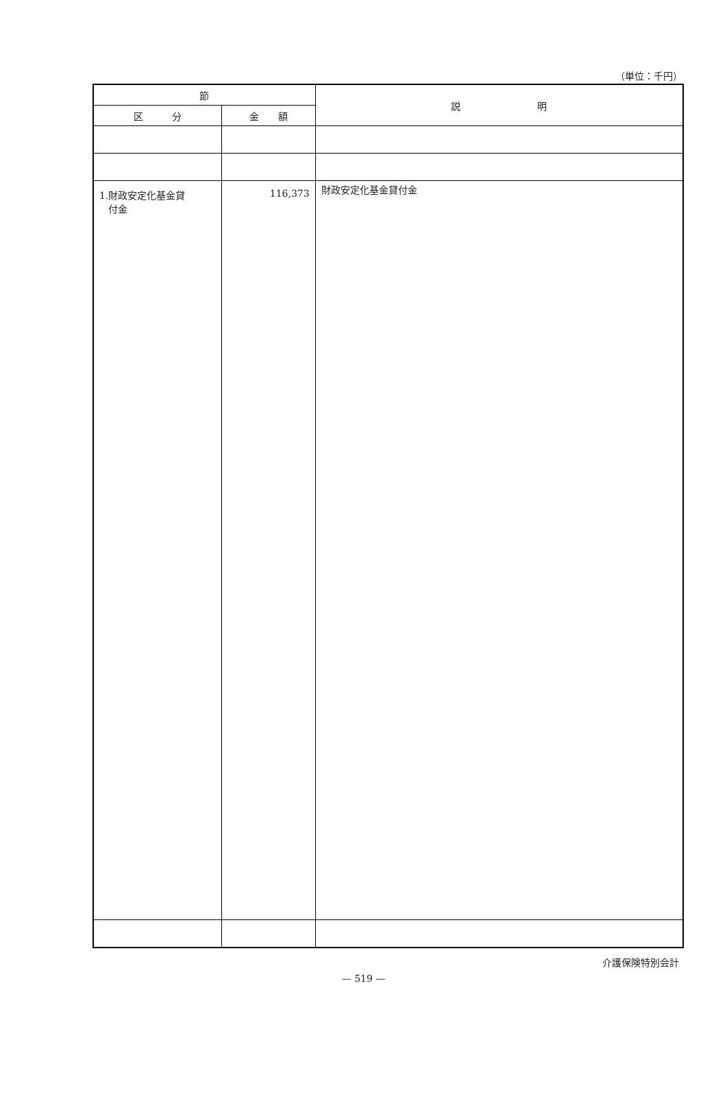（単位：千円）
| 節 | | 説 明 |
| --- | --- | --- |
| 区 分 | 金 額 | |
| 1.財政安定化基金貸 付金 | 116,373 | 財政安定化基金貸付金 |
介護保険特別会計
— 519 —